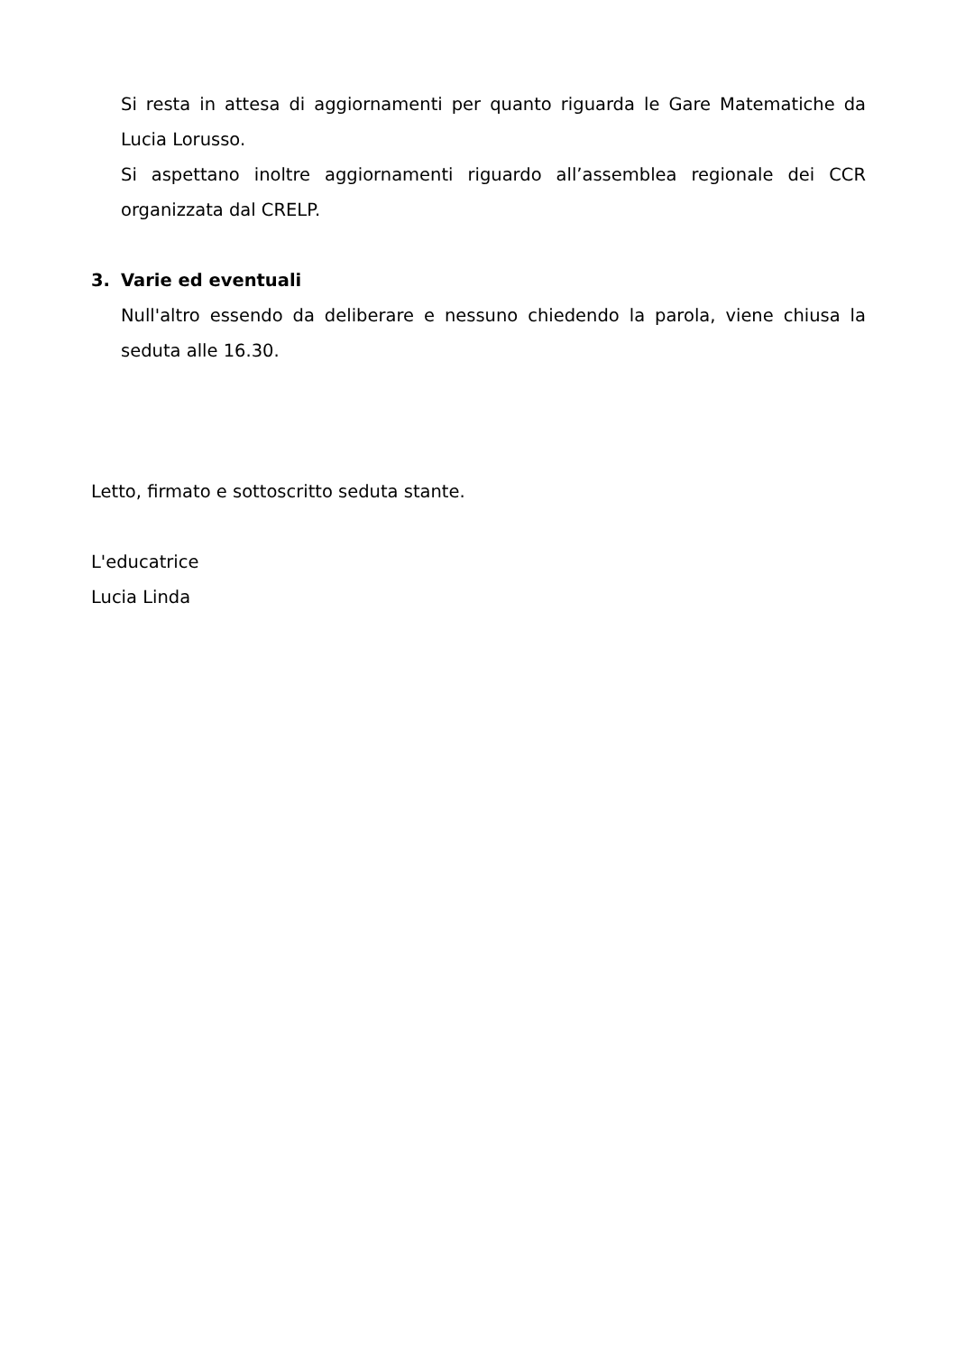Si resta in attesa di aggiornamenti per quanto riguarda le Gare Matematiche da Lucia Lorusso.
Si aspettano inoltre aggiornamenti riguardo all’assemblea regionale dei CCR organizzata dal CRELP.
3. Varie ed eventuali
Null'altro essendo da deliberare e nessuno chiedendo la parola, viene chiusa la seduta alle 16.30.
Letto, firmato e sottoscritto seduta stante.
L'educatrice
Lucia Linda